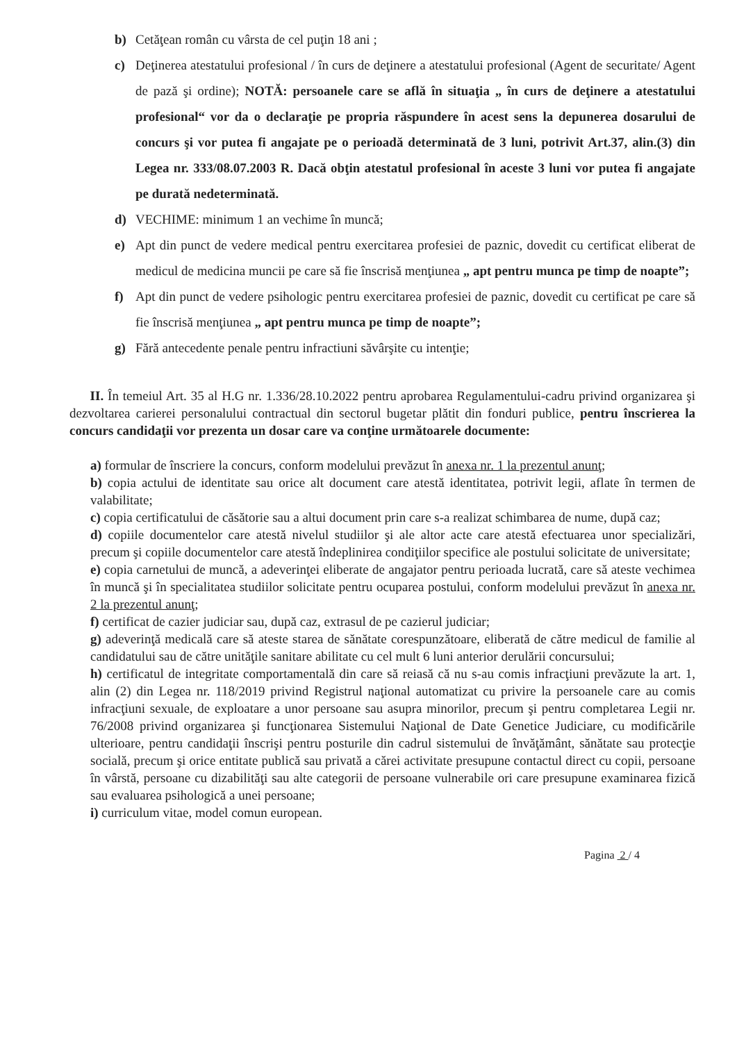b) Cetăţean român cu vârsta de cel puţin 18 ani ;
c) Deţinerea atestatului profesional / în curs de deţinere a atestatului profesional (Agent de securitate/ Agent de pază şi ordine); NOTĂ: persoanele care se află în situaţia „ în curs de deţinere a atestatului profesional“ vor da o declaraţie pe propria răspundere în acest sens la depunerea dosarului de concurs şi vor putea fi angajate pe o perioadă determinată de 3 luni, potrivit Art.37, alin.(3) din Legea nr. 333/08.07.2003 R. Dacă obţin atestatul profesional în aceste 3 luni vor putea fi angajate pe durată nedeterminată.
d) VECHIME: minimum 1 an vechime în muncă;
e) Apt din punct de vedere medical pentru exercitarea profesiei de paznic, dovedit cu certificat eliberat de medicul de medicina muncii pe care să fie înscrisă menţiunea „ apt pentru munca pe timp de noapte”;
f) Apt din punct de vedere psihologic pentru exercitarea profesiei de paznic, dovedit cu certificat pe care să fie înscrisă menţiunea „ apt pentru munca pe timp de noapte”;
g) Fără antecedente penale pentru infractiuni săvârşite cu intenţie;
II. În temeiul Art. 35 al H.G nr. 1.336/28.10.2022 pentru aprobarea Regulamentului-cadru privind organizarea şi dezvoltarea carierei personalului contractual din sectorul bugetar plătit din fonduri publice, pentru înscrierea la concurs candidaţii vor prezenta un dosar care va conţine următoarele documente:
a) formular de înscriere la concurs, conform modelului prevăzut în anexa nr. 1 la prezentul anunţ;
b) copia actului de identitate sau orice alt document care atestă identitatea, potrivit legii, aflate în termen de valabilitate;
c) copia certificatului de căsătorie sau a altui document prin care s-a realizat schimbarea de nume, după caz;
d) copiile documentelor care atestă nivelul studiilor şi ale altor acte care atestă efectuarea unor specializări, precum şi copiile documentelor care atestă îndeplinirea condiţiilor specifice ale postului solicitate de universitate;
e) copia carnetului de muncă, a adeverinţei eliberate de angajator pentru perioada lucrată, care să ateste vechimea în muncă şi în specialitatea studiilor solicitate pentru ocuparea postului, conform modelului prevăzut în anexa nr. 2 la prezentul anunţ;
f) certificat de cazier judiciar sau, după caz, extrasul de pe cazierul judiciar;
g) adeverinţă medicală care să ateste starea de sănătate corespunzătoare, eliberată de către medicul de familie al candidatului sau de către unităţile sanitare abilitate cu cel mult 6 luni anterior derulării concursului;
h) certificatul de integritate comportamentală din care să reiasă că nu s-au comis infracţiuni prevăzute la art. 1, alin (2) din Legea nr. 118/2019 privind Registrul naţional automatizat cu privire la persoanele care au comis infracţiuni sexuale, de exploatare a unor persoane sau asupra minorilor, precum şi pentru completarea Legii nr. 76/2008 privind organizarea şi funcţionarea Sistemului Naţional de Date Genetice Judiciare, cu modificările ulterioare, pentru candidaţii înscrişi pentru posturile din cadrul sistemului de învăţământ, sănătate sau protecţie socială, precum şi orice entitate publică sau privată a cărei activitate presupune contactul direct cu copii, persoane în vârstă, persoane cu dizabilităţi sau alte categorii de persoane vulnerabile ori care presupune examinarea fizică sau evaluarea psihologică a unei persoane;
i) curriculum vitae, model comun european.
Pagina 2 / 4